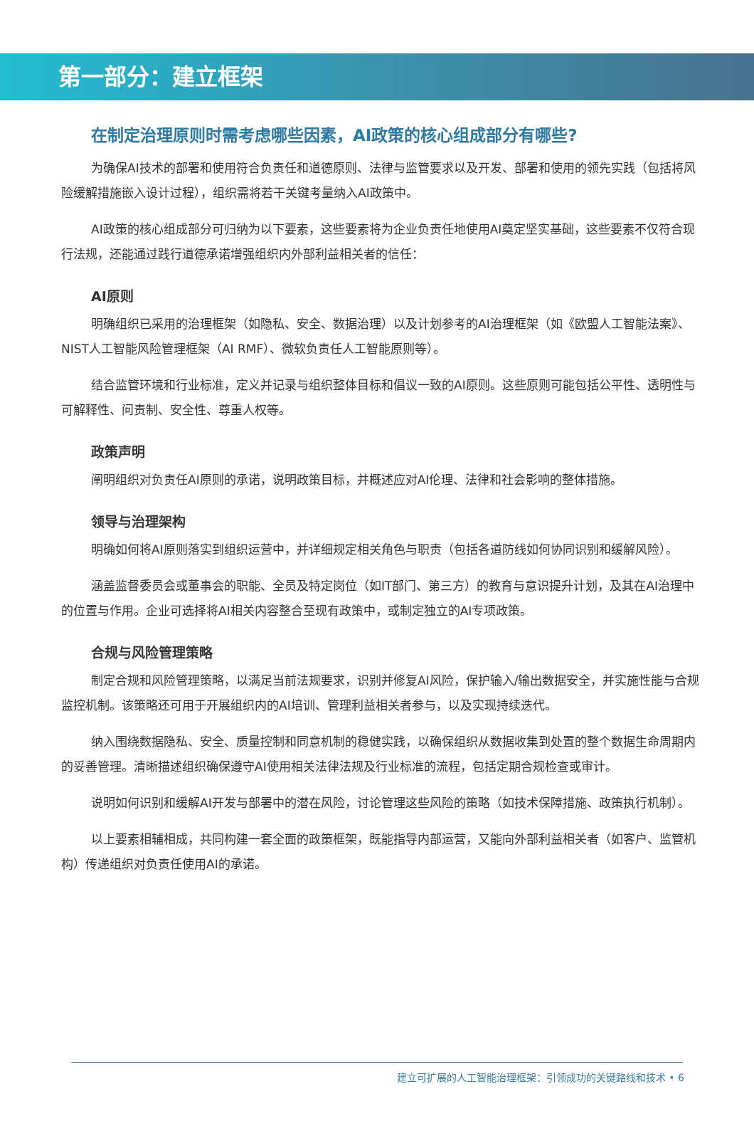第一部分：建立框架
在制定治理原则时需考虑哪些因素，AI政策的核心组成部分有哪些?
为确保AI技术的部署和使用符合负责任和道德原则、法律与监管要求以及开发、部署和使用的领先实践（包括将风险缓解措施嵌入设计过程），组织需将若干关键考量纳入AI政策中。
AI政策的核心组成部分可归纳为以下要素，这些要素将为企业负责任地使用AI奠定坚实基础，这些要素不仅符合现行法规，还能通过践行道德承诺增强组织内外部利益相关者的信任：
AI原则
明确组织已采用的治理框架（如隐私、安全、数据治理）以及计划参考的AI治理框架（如《欧盟人工智能法案》、NIST人工智能风险管理框架（AI RMF）、微软负责任人工智能原则等）。
结合监管环境和行业标准，定义并记录与组织整体目标和倡议一致的AI原则。这些原则可能包括公平性、透明性与可解释性、问责制、安全性、尊重人权等。
政策声明
阐明组织对负责任AI原则的承诺，说明政策目标，并概述应对AI伦理、法律和社会影响的整体措施。
领导与治理架构
明确如何将AI原则落实到组织运营中，并详细规定相关角色与职责（包括各道防线如何协同识别和缓解风险）。
涵盖监督委员会或董事会的职能、全员及特定岗位（如IT部门、第三方）的教育与意识提升计划，及其在AI治理中的位置与作用。企业可选择将AI相关内容整合至现有政策中，或制定独立的AI专项政策。
合规与风险管理策略
制定合规和风险管理策略，以满足当前法规要求，识别并修复AI风险，保护输入/输出数据安全，并实施性能与合规监控机制。该策略还可用于开展组织内的AI培训、管理利益相关者参与，以及实现持续迭代。
纳入围绕数据隐私、安全、质量控制和同意机制的稳健实践，以确保组织从数据收集到处置的整个数据生命周期内的妥善管理。清晰描述组织确保遵守AI使用相关法律法规及行业标准的流程，包括定期合规检查或审计。
说明如何识别和缓解AI开发与部署中的潜在风险，讨论管理这些风险的策略（如技术保障措施、政策执行机制）。
以上要素相辅相成，共同构建一套全面的政策框架，既能指导内部运营，又能向外部利益相关者（如客户、监管机构）传递组织对负责任使用AI的承诺。
建立可扩展的人工智能治理框架：引领成功的关键路线和技术 • 6